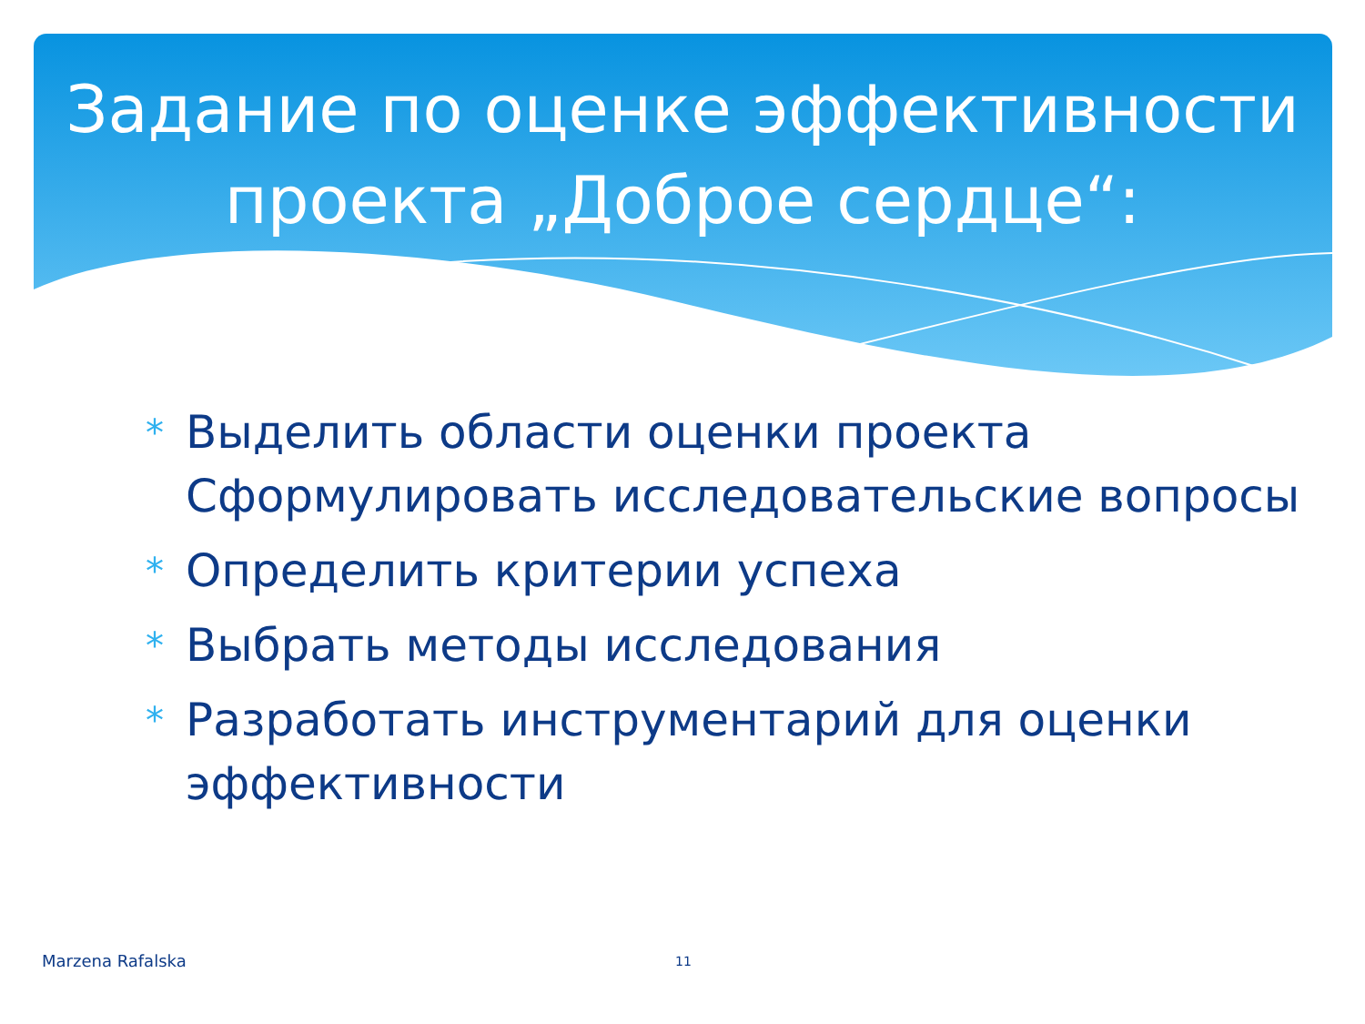Задание по оценке эффективности проекта „Доброе сердце“:
* Выделить области оценки проекта Сформулировать исследовательские вопросы
* Определить критерии успеха
* Выбрать методы исследования
* Разработать инструментарий для оценки эффективности
Marzena Rafalska 11